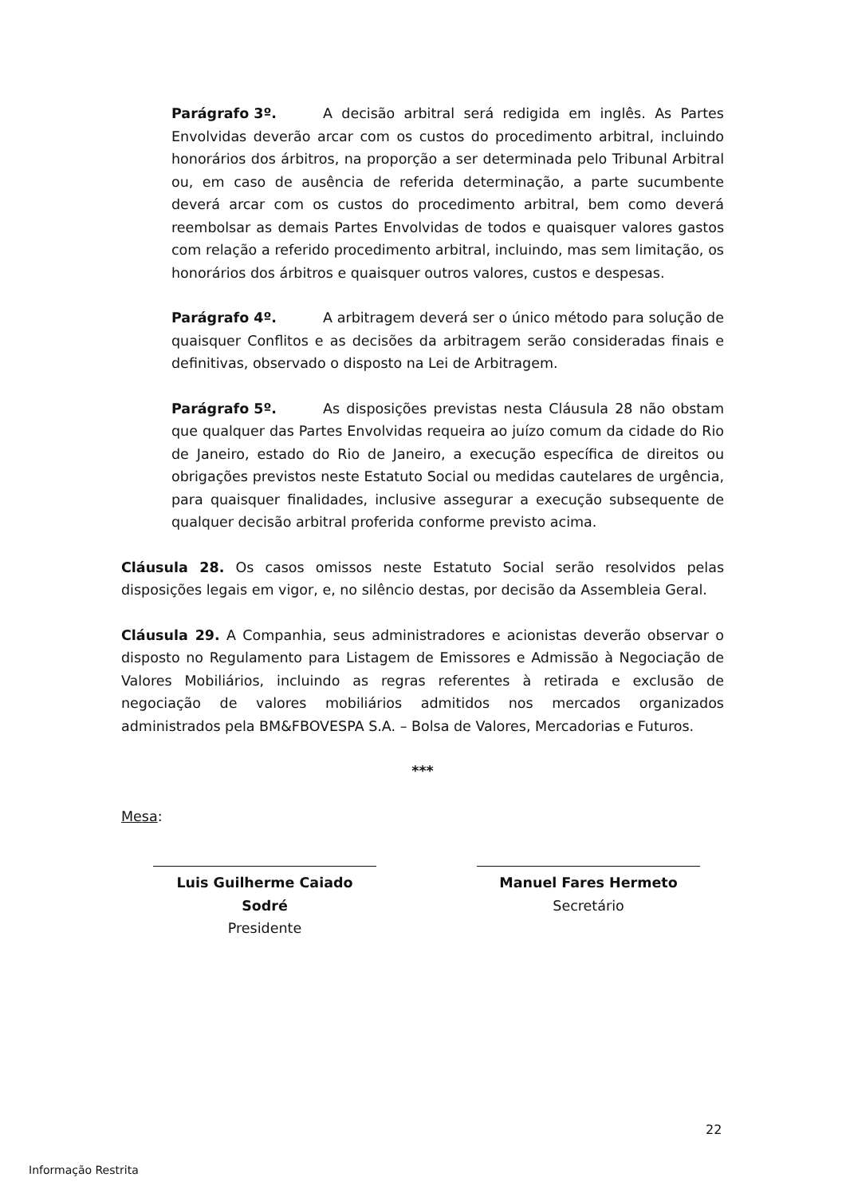Parágrafo 3º. A decisão arbitral será redigida em inglês. As Partes Envolvidas deverão arcar com os custos do procedimento arbitral, incluindo honorários dos árbitros, na proporção a ser determinada pelo Tribunal Arbitral ou, em caso de ausência de referida determinação, a parte sucumbente deverá arcar com os custos do procedimento arbitral, bem como deverá reembolsar as demais Partes Envolvidas de todos e quaisquer valores gastos com relação a referido procedimento arbitral, incluindo, mas sem limitação, os honorários dos árbitros e quaisquer outros valores, custos e despesas.
Parágrafo 4º. A arbitragem deverá ser o único método para solução de quaisquer Conflitos e as decisões da arbitragem serão consideradas finais e definitivas, observado o disposto na Lei de Arbitragem.
Parágrafo 5º. As disposições previstas nesta Cláusula 28 não obstam que qualquer das Partes Envolvidas requeira ao juízo comum da cidade do Rio de Janeiro, estado do Rio de Janeiro, a execução específica de direitos ou obrigações previstos neste Estatuto Social ou medidas cautelares de urgência, para quaisquer finalidades, inclusive assegurar a execução subsequente de qualquer decisão arbitral proferida conforme previsto acima.
Cláusula 28. Os casos omissos neste Estatuto Social serão resolvidos pelas disposições legais em vigor, e, no silêncio destas, por decisão da Assembleia Geral.
Cláusula 29. A Companhia, seus administradores e acionistas deverão observar o disposto no Regulamento para Listagem de Emissores e Admissão à Negociação de Valores Mobiliários, incluindo as regras referentes à retirada e exclusão de negociação de valores mobiliários admitidos nos mercados organizados administrados pela BM&FBOVESPA S.A. – Bolsa de Valores, Mercadorias e Futuros.
***
Mesa:
Luis Guilherme Caiado Sodré
Presidente
Manuel Fares Hermeto
Secretário
22
Informação Restrita